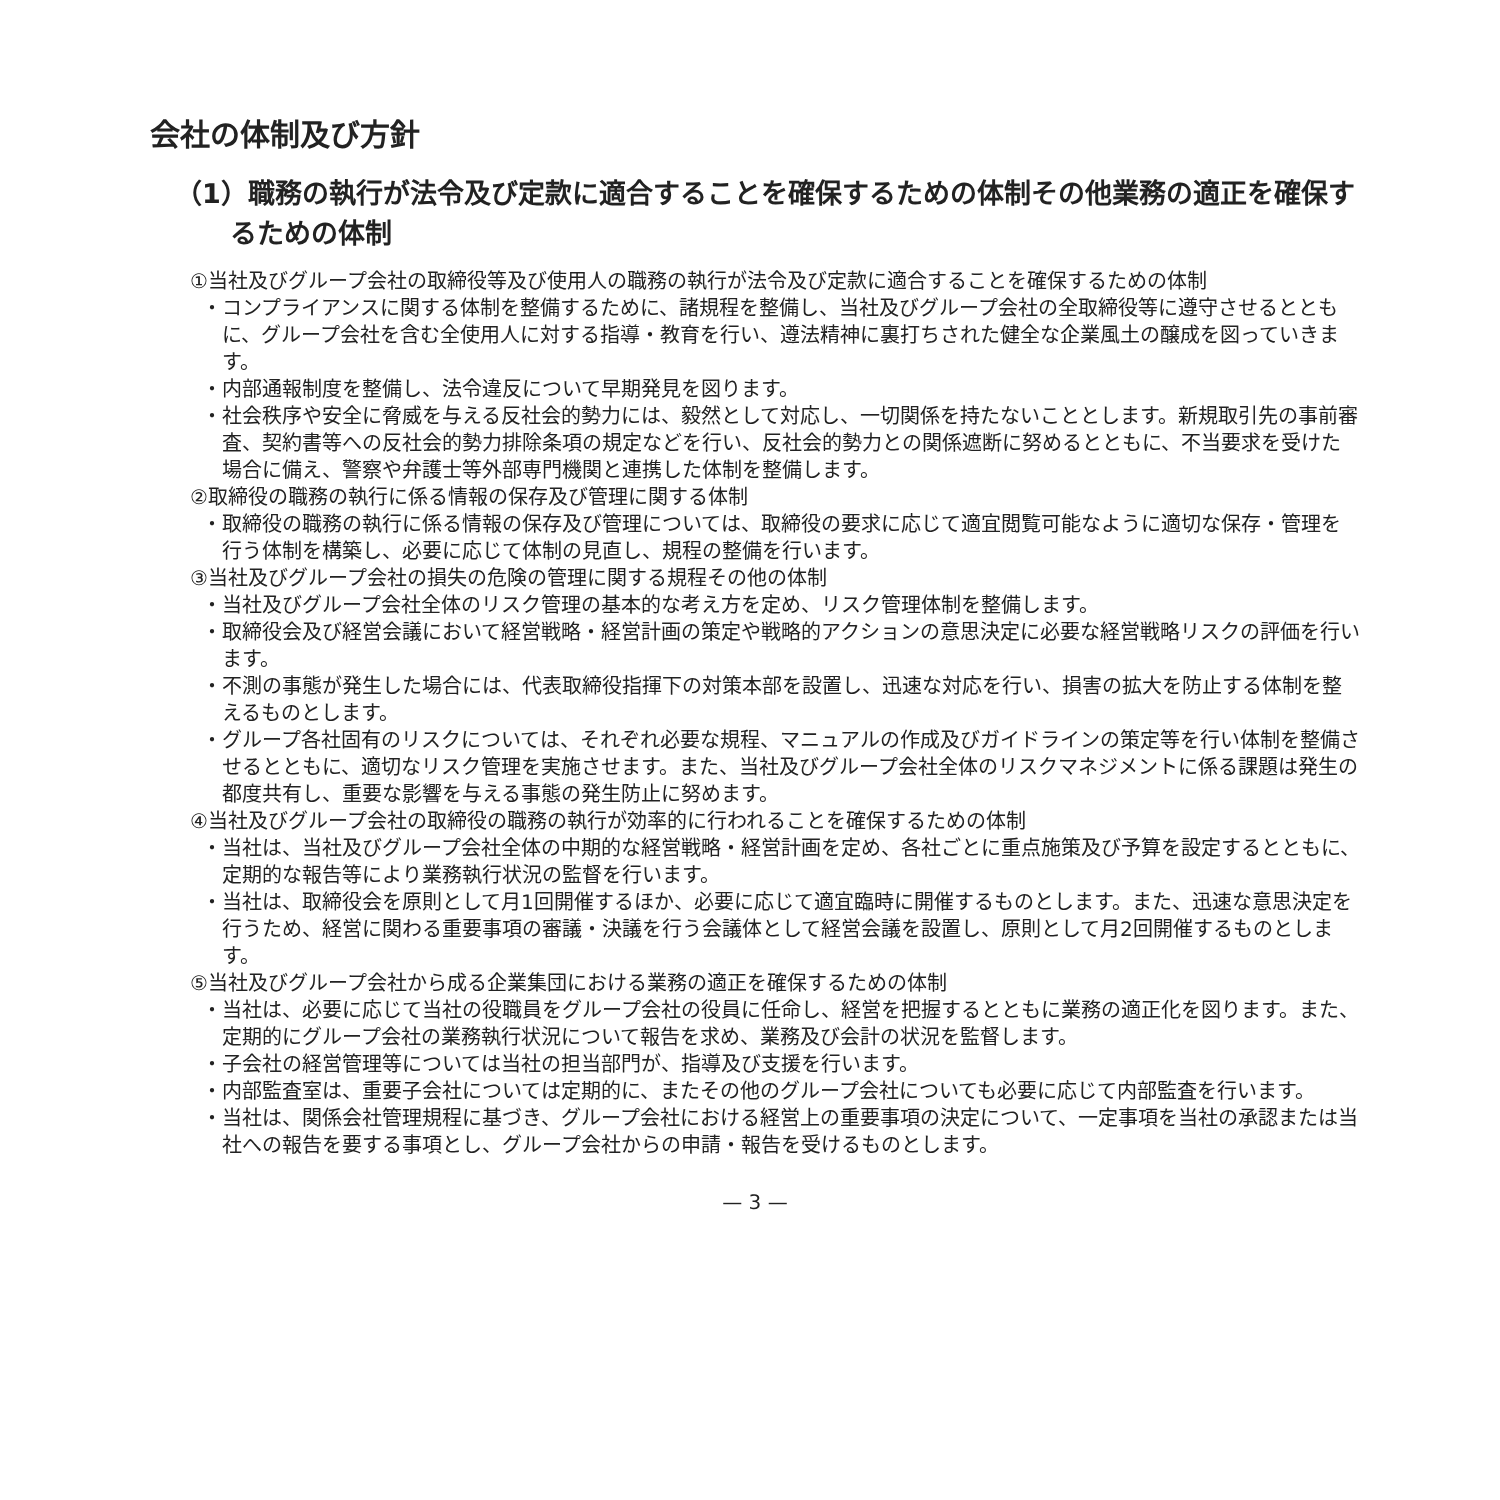会社の体制及び方針
（1）職務の執行が法令及び定款に適合することを確保するための体制その他業務の適正を確保するための体制
①当社及びグループ会社の取締役等及び使用人の職務の執行が法令及び定款に適合することを確保するための体制
・コンプライアンスに関する体制を整備するために、諸規程を整備し、当社及びグループ会社の全取締役等に遵守させるとともに、グループ会社を含む全使用人に対する指導・教育を行い、遵法精神に裏打ちされた健全な企業風土の醸成を図っていきます。
・内部通報制度を整備し、法令違反について早期発見を図ります。
・社会秩序や安全に脅威を与える反社会的勢力には、毅然として対応し、一切関係を持たないこととします。新規取引先の事前審査、契約書等への反社会的勢力排除条項の規定などを行い、反社会的勢力との関係遮断に努めるとともに、不当要求を受けた場合に備え、警察や弁護士等外部専門機関と連携した体制を整備します。
②取締役の職務の執行に係る情報の保存及び管理に関する体制
・取締役の職務の執行に係る情報の保存及び管理については、取締役の要求に応じて適宜閲覧可能なように適切な保存・管理を行う体制を構築し、必要に応じて体制の見直し、規程の整備を行います。
③当社及びグループ会社の損失の危険の管理に関する規程その他の体制
・当社及びグループ会社全体のリスク管理の基本的な考え方を定め、リスク管理体制を整備します。
・取締役会及び経営会議において経営戦略・経営計画の策定や戦略的アクションの意思決定に必要な経営戦略リスクの評価を行います。
・不測の事態が発生した場合には、代表取締役指揮下の対策本部を設置し、迅速な対応を行い、損害の拡大を防止する体制を整えるものとします。
・グループ各社固有のリスクについては、それぞれ必要な規程、マニュアルの作成及びガイドラインの策定等を行い体制を整備させるとともに、適切なリスク管理を実施させます。また、当社及びグループ会社全体のリスクマネジメントに係る課題は発生の都度共有し、重要な影響を与える事態の発生防止に努めます。
④当社及びグループ会社の取締役の職務の執行が効率的に行われることを確保するための体制
・当社は、当社及びグループ会社全体の中期的な経営戦略・経営計画を定め、各社ごとに重点施策及び予算を設定するとともに、定期的な報告等により業務執行状況の監督を行います。
・当社は、取締役会を原則として月1回開催するほか、必要に応じて適宜臨時に開催するものとします。また、迅速な意思決定を行うため、経営に関わる重要事項の審議・決議を行う会議体として経営会議を設置し、原則として月2回開催するものとします。
⑤当社及びグループ会社から成る企業集団における業務の適正を確保するための体制
・当社は、必要に応じて当社の役職員をグループ会社の役員に任命し、経営を把握するとともに業務の適正化を図ります。また、定期的にグループ会社の業務執行状況について報告を求め、業務及び会計の状況を監督します。
・子会社の経営管理等については当社の担当部門が、指導及び支援を行います。
・内部監査室は、重要子会社については定期的に、またその他のグループ会社についても必要に応じて内部監査を行います。
・当社は、関係会社管理規程に基づき、グループ会社における経営上の重要事項の決定について、一定事項を当社の承認または当社への報告を要する事項とし、グループ会社からの申請・報告を受けるものとします。
— 3 —